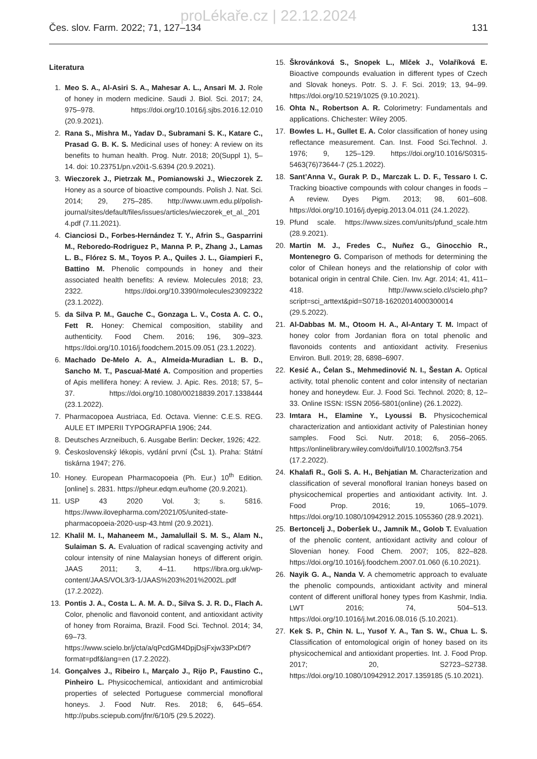proLékaře.cz | 22.12.2024
Čes. slov. Farm. 2022; 71, 127–134 131
Literatura
1. Meo S. A., Al-Asiri S. A., Mahesar A. L., Ansari M. J. Role of honey in modern medicine. Saudi J. Biol. Sci. 2017; 24, 975–978. https://doi.org/10.1016/j.sjbs.2016.12.010 (20.9.2021).
2. Rana S., Mishra M., Yadav D., Subramani S. K., Katare C., Prasad G. B. K. S. Medicinal uses of honey: A review on its benefits to human health. Prog. Nutr. 2018; 20(Suppl 1), 5–14. doi: 10.23751/pn.v20i1-S.6394 (20.9.2021).
3. Wieczorek J., Pietrzak M., Pomianowski J., Wieczorek Z. Honey as a source of bioactive compounds. Polish J. Nat. Sci. 2014; 29, 275–285. http://www.uwm.edu.pl/polish-journal/sites/default/files/issues/articles/wieczorek_et_al._2014.pdf (7.11.2021).
4. Cianciosi D., Forbes-Hernández T. Y., Afrin S., Gasparrini M., Reboredo-Rodriguez P., Manna P. P., Zhang J., Lamas L. B., Flórez S. M., Toyos P. A., Quiles J. L., Giampieri F., Battino M. Phenolic compounds in honey and their associated health benefits: A review. Molecules 2018; 23, 2322. https://doi.org/10.3390/molecules23092322 (23.1.2022).
5. da Silva P. M., Gauche C., Gonzaga L. V., Costa A. C. O., Fett R. Honey: Chemical composition, stability and authenticity. Food Chem. 2016; 196, 309–323. https://doi.org/10.1016/j.foodchem.2015.09.051 (23.1.2022).
6. Machado De-Melo A. A., Almeida-Muradian L. B. D., Sancho M. T., Pascual-Maté A. Composition and properties of Apis mellifera honey: A review. J. Apic. Res. 2018; 57, 5–37. https://doi.org/10.1080/00218839.2017.1338444 (23.1.2022).
7. Pharmacopoea Austriaca, Ed. Octava. Vienne: C.E.S. REG. AULE ET IMPERII TYPOGRAPFIA 1906; 244.
8. Deutsches Arzneibuch, 6. Ausgabe Berlin: Decker, 1926; 422.
9. Československý lékopis, vydání první (ČsL 1). Praha: Státní tiskárna 1947; 276.
10. Honey. European Pharmacopoeia (Ph. Eur.) 10<sup>th</sup> Edition. [online] s. 2831. https://pheur.edqm.eu/home (20.9.2021).
11. USP 43 2020 Vol. 3; s. 5816. https://www.ilovepharma.com/2021/05/united-state-pharmacopoeia-2020-usp-43.html (20.9.2021).
12. Khalil M. I., Mahaneem M., Jamalullail S. M. S., Alam N., Sulaiman S. A. Evaluation of radical scavenging activity and colour intensity of nine Malaysian honeys of different origin. JAAS 2011; 3, 4–11. https://ibra.org.uk/wp-content/JAAS/VOL3/3-1/JAAS%203%201%2002L.pdf (17.2.2022).
13. Pontis J. A., Costa L. A. M. A. D., Silva S. J. R. D., Flach A. Color, phenolic and flavonoid content, and antioxidant activity of honey from Roraima, Brazil. Food Sci. Technol. 2014; 34, 69–73. https://www.scielo.br/j/cta/a/qPcdGM4DpjDsjFxjw33PxDf/?format=pdf&lang=en (17.2.2022).
14. Gonçalves J., Ribeiro I., Marçalo J., Rijo P., Faustino C., Pinheiro L. Physicochemical, antioxidant and antimicrobial properties of selected Portuguese commercial monofloral honeys. J. Food Nutr. Res. 2018; 6, 645–654. http://pubs.sciepub.com/jfnr/6/10/5 (29.5.2022).
15. Škrovánková S., Snopek L., Mlček J., Volaříková E. Bioactive compounds evaluation in different types of Czech and Slovak honeys. Potr. S. J. F. Sci. 2019; 13, 94–99. https://doi.org/10.5219/1025 (9.10.2021).
16. Ohta N., Robertson A. R. Colorimetry: Fundamentals and applications. Chichester: Wiley 2005.
17. Bowles L. H., Gullet E. A. Color classification of honey using reflectance measurement. Can. Inst. Food Sci.Technol. J. 1976; 9, 125–129. https://doi.org/10.1016/S0315-5463(76)73644-7 (25.1.2022).
18. Sant’Anna V., Gurak P. D., Marczak L. D. F., Tessaro I. C. Tracking bioactive compounds with colour changes in foods – A review. Dyes Pigm. 2013; 98, 601–608. https://doi.org/10.1016/j.dyepig.2013.04.011 (24.1.2022).
19. Pfund scale. https://www.sizes.com/units/pfund_scale.htm (28.9.2021).
20. Martin M. J., Fredes C., Nuñez G., Ginocchio R., Montenegro G. Comparison of methods for determining the color of Chilean honeys and the relationship of color with botanical origin in central Chile. Cien. Inv. Agr. 2014; 41, 411–418. http://www.scielo.cl/scielo.php?script=sci_arttext&pid=S0718-16202014000300014 (29.5.2022).
21. Al-Dabbas M. M., Otoom H. A., Al-Antary T. M. Impact of honey color from Jordanian flora on total phenolic and flavonoids contents and antioxidant activity. Fresenius Environ. Bull. 2019; 28, 6898–6907.
22. Kesić A., Ćelan S., Mehmedinović N. I., Šestan A. Optical activity, total phenolic content and color intensity of nectarian honey and honeydew. Eur. J. Food Sci. Technol. 2020; 8, 12–33. Online ISSN: ISSN 2056-5801(online) (26.1.2022).
23. Imtara H., Elamine Y., Lyoussi B. Physicochemical characterization and antioxidant activity of Palestinian honey samples. Food Sci. Nutr. 2018; 6, 2056–2065. https://onlinelibrary.wiley.com/doi/full/10.1002/fsn3.754 (17.2.2022).
24. Khalafi R., Goli S. A. H., Behjatian M. Characterization and classification of several monofloral Iranian honeys based on physicochemical properties and antioxidant activity. Int. J. Food Prop. 2016; 19, 1065–1079. https://doi.org/10.1080/10942912.2015.1055360 (28.9.2021).
25. Bertoncelj J., Doberšek U., Jamnik M., Golob T. Evaluation of the phenolic content, antioxidant activity and colour of Slovenian honey. Food Chem. 2007; 105, 822–828. https://doi.org/10.1016/j.foodchem.2007.01.060 (6.10.2021).
26. Nayik G. A., Nanda V. A chemometric approach to evaluate the phenolic compounds, antioxidant activity and mineral content of different unifloral honey types from Kashmir, India. LWT 2016; 74, 504–513. https://doi.org/10.1016/j.lwt.2016.08.016 (5.10.2021).
27. Kek S. P., Chin N. L., Yusof Y. A., Tan S. W., Chua L. S. Classification of entomological origin of honey based on its physicochemical and antioxidant properties. Int. J. Food Prop. 2017; 20, S2723–S2738. https://doi.org/10.1080/10942912.2017.1359185 (5.10.2021).